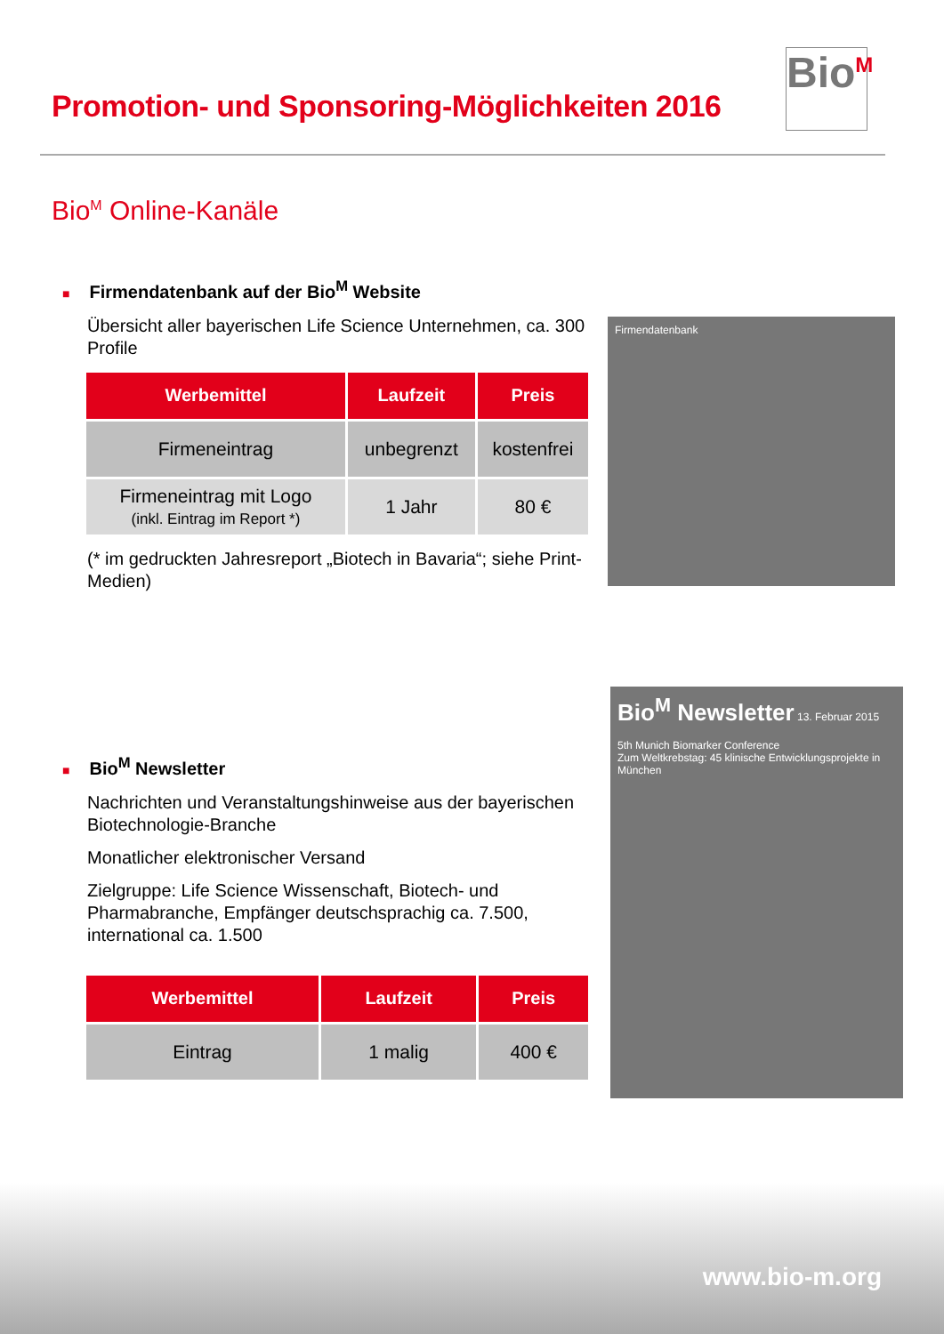Promotion- und Sponsoring-Möglichkeiten 2016
Bio<sup>M</sup>
Bio<sup>M</sup> Online-Kanäle
■ Firmendatenbank auf der Bio<sup>M</sup> Website
Übersicht aller bayerischen Life Science Unternehmen, ca. 300 Profile
| Werbemittel | Laufzeit | Preis |
| --- | --- | --- |
| Firmeneintrag | unbegrenzt | kostenfrei |
| Firmeneintrag mit Logo (inkl. Eintrag im Report *) | 1 Jahr | 80 € |
(* im gedruckten Jahresreport „Biotech in Bavaria“; siehe Print-Medien)
Firmendatenbank
■ Bio<sup>M</sup> Newsletter
Nachrichten und Veranstaltungshinweise aus der bayerischen Biotechnologie-Branche
Monatlicher elektronischer Versand
Zielgruppe: Life Science Wissenschaft, Biotech- und Pharmabranche, Empfänger deutschsprachig ca. 7.500, international ca. 1.500
| Werbemittel | Laufzeit | Preis |
| --- | --- | --- |
| Eintrag | 1 malig | 400 € |
Bio<sup>M</sup> Newsletter 13. Februar 2015
5th Munich Biomarker Conference
Zum Weltkrebstag: 45 klinische Entwicklungsprojekte in München
www.bio-m.org